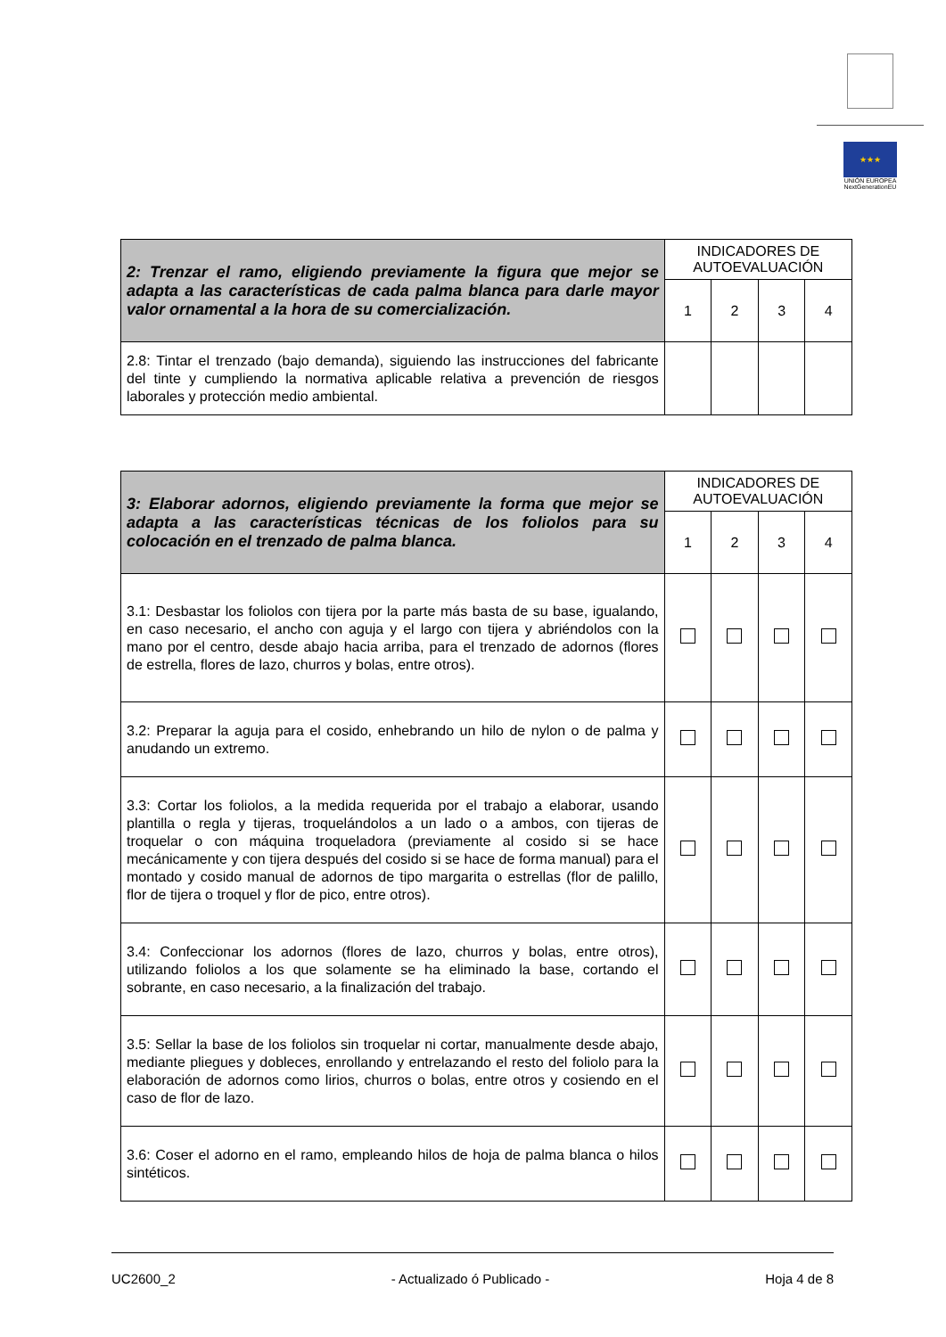★★★
UNIÓN EUROPEA
NextGenerationEU
| 2: Trenzar el ramo, eligiendo previamente la figura que mejor se adapta a las características de cada palma blanca para darle mayor valor ornamental a la hora de su comercialización. | INDICADORES DE AUTOEVALUACIÓN | | | |
| --- | --- | --- | --- | --- |
| | 1 | 2 | 3 | 4 |
| 2.8: Tintar el trenzado (bajo demanda), siguiendo las instrucciones del fabricante del tinte y cumpliendo la normativa aplicable relativa a prevención de riesgos laborales y protección medio ambiental. | | | | |
| 3: Elaborar adornos, eligiendo previamente la forma que mejor se adapta a las características técnicas de los foliolos para su colocación en el trenzado de palma blanca. | INDICADORES DE AUTOEVALUACIÓN | | | |
| --- | --- | --- | --- | --- |
| | 1 | 2 | 3 | 4 |
| 3.1: Desbastar los foliolos con tijera por la parte más basta de su base, igualando, en caso necesario, el ancho con aguja y el largo con tijera y abriéndolos con la mano por el centro, desde abajo hacia arriba, para el trenzado de adornos (flores de estrella, flores de lazo, churros y bolas, entre otros). | | | | |
| 3.2: Preparar la aguja para el cosido, enhebrando un hilo de nylon o de palma y anudando un extremo. | | | | |
| 3.3: Cortar los foliolos, a la medida requerida por el trabajo a elaborar, usando plantilla o regla y tijeras, troquelándolos a un lado o a ambos, con tijeras de troquelar o con máquina troqueladora (previamente al cosido si se hace mecánicamente y con tijera después del cosido si se hace de forma manual) para el montado y cosido manual de adornos de tipo margarita o estrellas (flor de palillo, flor de tijera o troquel y flor de pico, entre otros). | | | | |
| 3.4: Confeccionar los adornos (flores de lazo, churros y bolas, entre otros), utilizando foliolos a los que solamente se ha eliminado la base, cortando el sobrante, en caso necesario, a la finalización del trabajo. | | | | |
| 3.5: Sellar la base de los foliolos sin troquelar ni cortar, manualmente desde abajo, mediante pliegues y dobleces, enrollando y entrelazando el resto del foliolo para la elaboración de adornos como lirios, churros o bolas, entre otros y cosiendo en el caso de flor de lazo. | | | | |
| 3.6: Coser el adorno en el ramo, empleando hilos de hoja de palma blanca o hilos sintéticos. | | | | |
UC2600_2 - Actualizado ó Publicado - Hoja 4 de 8